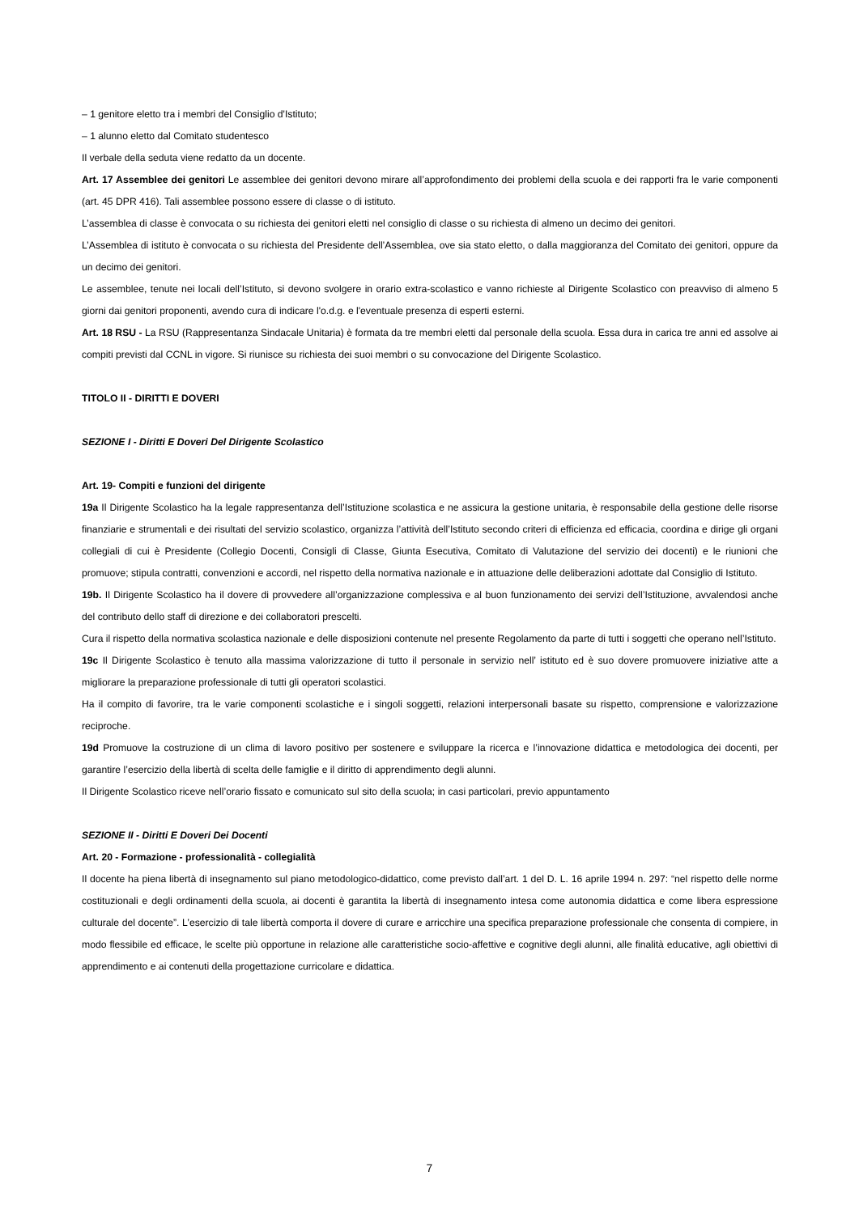– 1 genitore eletto tra i membri del Consiglio d'Istituto;
– 1 alunno eletto dal Comitato studentesco
Il verbale della seduta viene redatto da un docente.
Art. 17 Assemblee dei genitori Le assemblee dei genitori devono mirare all’approfondimento dei problemi della scuola e dei rapporti fra le varie componenti (art. 45 DPR 416). Tali assemblee possono essere di classe o di istituto.
L’assemblea di classe è convocata o su richiesta dei genitori eletti nel consiglio di classe o su richiesta di almeno un decimo dei genitori.
L’Assemblea di istituto è convocata o su richiesta del Presidente dell’Assemblea, ove sia stato eletto, o dalla maggioranza del Comitato dei genitori, oppure da un decimo dei genitori.
Le assemblee, tenute nei locali dell’Istituto, si devono svolgere in orario extra-scolastico e vanno richieste al Dirigente Scolastico con preavviso di almeno 5 giorni dai genitori proponenti, avendo cura di indicare l'o.d.g. e l'eventuale presenza di esperti esterni.
Art. 18 RSU - La RSU (Rappresentanza Sindacale Unitaria) è formata da tre membri eletti dal personale della scuola. Essa dura in carica tre anni ed assolve ai compiti previsti dal CCNL in vigore. Si riunisce su richiesta dei suoi membri o su convocazione del Dirigente Scolastico.
TITOLO II - DIRITTI E DOVERI
SEZIONE I - Diritti E Doveri Del Dirigente Scolastico
Art. 19- Compiti e funzioni del dirigente
19a Il Dirigente Scolastico ha la legale rappresentanza dell’Istituzione scolastica e ne assicura la gestione unitaria, è responsabile della gestione delle risorse finanziarie e strumentali e dei risultati del servizio scolastico, organizza l’attività dell’Istituto secondo criteri di efficienza ed efficacia, coordina e dirige gli organi collegiali di cui è Presidente (Collegio Docenti, Consigli di Classe, Giunta Esecutiva, Comitato di Valutazione del servizio dei docenti) e le riunioni che promuove; stipula contratti, convenzioni e accordi, nel rispetto della normativa nazionale e in attuazione delle deliberazioni adottate dal Consiglio di Istituto.
19b. Il Dirigente Scolastico ha il dovere di provvedere all’organizzazione complessiva e al buon funzionamento dei servizi dell’Istituzione, avvalendosi anche del contributo dello staff di direzione e dei collaboratori prescelti.
Cura il rispetto della normativa scolastica nazionale e delle disposizioni contenute nel presente Regolamento da parte di tutti i soggetti che operano nell’Istituto.
19c Il Dirigente Scolastico è tenuto alla massima valorizzazione di tutto il personale in servizio nell’ istituto ed è suo dovere promuovere iniziative atte a migliorare la preparazione professionale di tutti gli operatori scolastici.
Ha il compito di favorire, tra le varie componenti scolastiche e i singoli soggetti, relazioni interpersonali basate su rispetto, comprensione e valorizzazione reciproche.
19d Promuove la costruzione di un clima di lavoro positivo per sostenere e sviluppare la ricerca e l’innovazione didattica e metodologica dei docenti, per garantire l’esercizio della libertà di scelta delle famiglie e il diritto di apprendimento degli alunni.
Il Dirigente Scolastico riceve nell’orario fissato e comunicato sul sito della scuola; in casi particolari, previo appuntamento
SEZIONE II - Diritti E Doveri Dei Docenti
Art. 20 - Formazione - professionalità - collegialità
Il docente ha piena libertà di insegnamento sul piano metodologico-didattico, come previsto dall’art. 1 del D. L. 16 aprile 1994 n. 297: “nel rispetto delle norme costituzionali e degli ordinamenti della scuola, ai docenti è garantita la libertà di insegnamento intesa come autonomia didattica e come libera espressione culturale del docente”. L’esercizio di tale libertà comporta il dovere di curare e arricchire una specifica preparazione professionale che consenta di compiere, in modo flessibile ed efficace, le scelte più opportune in relazione alle caratteristiche socio-affettive e cognitive degli alunni, alle finalità educative, agli obiettivi di apprendimento e ai contenuti della progettazione curricolare e didattica.
7